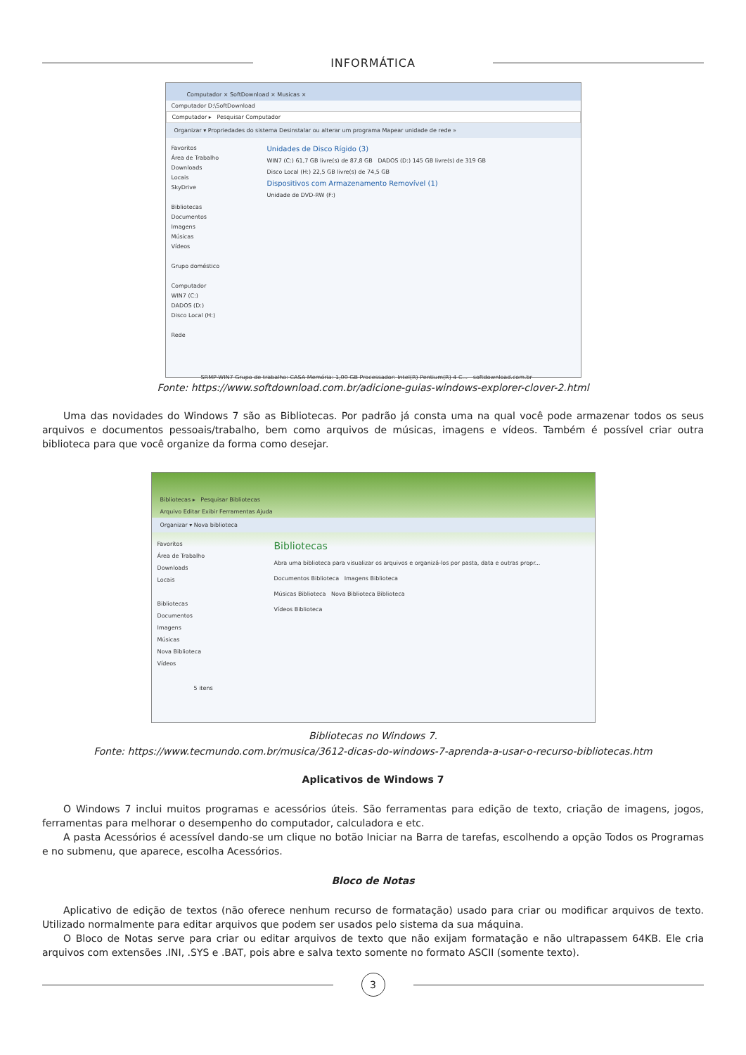INFORMÁTICA
Computador × SoftDownload × Musicas ×
Computador D:\SoftDownload
Computador ▸ Pesquisar Computador
Organizar ▾ Propriedades do sistema Desinstalar ou alterar um programa Mapear unidade de rede »
Favoritos
Área de Trabalho
Downloads
Locais
SkyDrive
Bibliotecas
Documentos
Imagens
Músicas
Vídeos
Grupo doméstico
Computador
WIN7 (C:)
DADOS (D:)
Disco Local (H:)
Rede
Unidades de Disco Rígido (3)
WIN7 (C:) 61,7 GB livre(s) de 87,8 GB DADOS (D:) 145 GB livre(s) de 319 GB
Disco Local (H:) 22,5 GB livre(s) de 74,5 GB
Dispositivos com Armazenamento Removível (1)
Unidade de DVD-RW (F:)
SRMP-WIN7 Grupo de trabalho: CASA Memória: 1,00 GB Processador: Intel(R) Pentium(R) 4 C... softdownload.com.br
Fonte: https://www.softdownload.com.br/adicione-guias-windows-explorer-clover-2.html
Uma das novidades do Windows 7 são as Bibliotecas. Por padrão já consta uma na qual você pode armazenar todos os seus arquivos e documentos pessoais/trabalho, bem como arquivos de músicas, imagens e vídeos. Também é possível criar outra biblioteca para que você organize da forma como desejar.
Bibliotecas ▸ Pesquisar Bibliotecas
Arquivo Editar Exibir Ferramentas Ajuda
Organizar ▾ Nova biblioteca
Favoritos
Área de Trabalho
Downloads
Locais
Bibliotecas
Documentos
Imagens
Músicas
Nova Biblioteca
Vídeos
Bibliotecas
Abra uma biblioteca para visualizar os arquivos e organizá-los por pasta, data e outras propr...
Documentos Biblioteca Imagens Biblioteca
Músicas Biblioteca Nova Biblioteca Biblioteca
Vídeos Biblioteca
5 itens
Bibliotecas no Windows 7.
Fonte: https://www.tecmundo.com.br/musica/3612-dicas-do-windows-7-aprenda-a-usar-o-recurso-bibliotecas.htm
Aplicativos de Windows 7
O Windows 7 inclui muitos programas e acessórios úteis. São ferramentas para edição de texto, criação de imagens, jogos, ferramentas para melhorar o desempenho do computador, calculadora e etc.
A pasta Acessórios é acessível dando-se um clique no botão Iniciar na Barra de tarefas, escolhendo a opção Todos os Programas e no submenu, que aparece, escolha Acessórios.
Bloco de Notas
Aplicativo de edição de textos (não oferece nenhum recurso de formatação) usado para criar ou modificar arquivos de texto. Utilizado normalmente para editar arquivos que podem ser usados pelo sistema da sua máquina.
O Bloco de Notas serve para criar ou editar arquivos de texto que não exijam formatação e não ultrapassem 64KB. Ele cria arquivos com extensões .INI, .SYS e .BAT, pois abre e salva texto somente no formato ASCII (somente texto).
3